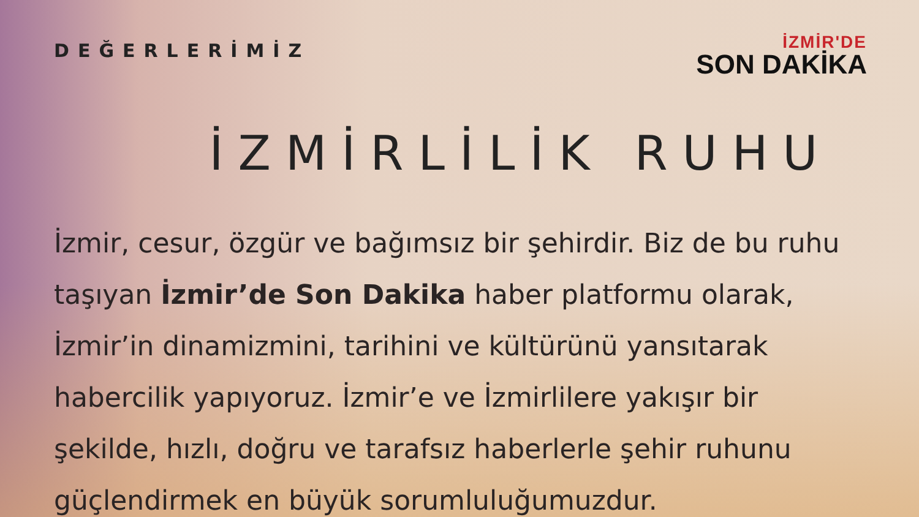DEĞERLERİMİZ
İZMİR'DE
SON DAKİKA
İZMİRLİLİK RUHU
İzmir, cesur, özgür ve bağımsız bir şehirdir. Biz de bu ruhu taşıyan İzmir’de Son Dakika haber platformu olarak, İzmir’in dinamizmini, tarihini ve kültürünü yansıtarak habercilik yapıyoruz. İzmir’e ve İzmirlilere yakışır bir şekilde, hızlı, doğru ve tarafsız haberlerle şehir ruhunu güçlendirmek en büyük sorumluluğumuzdur.